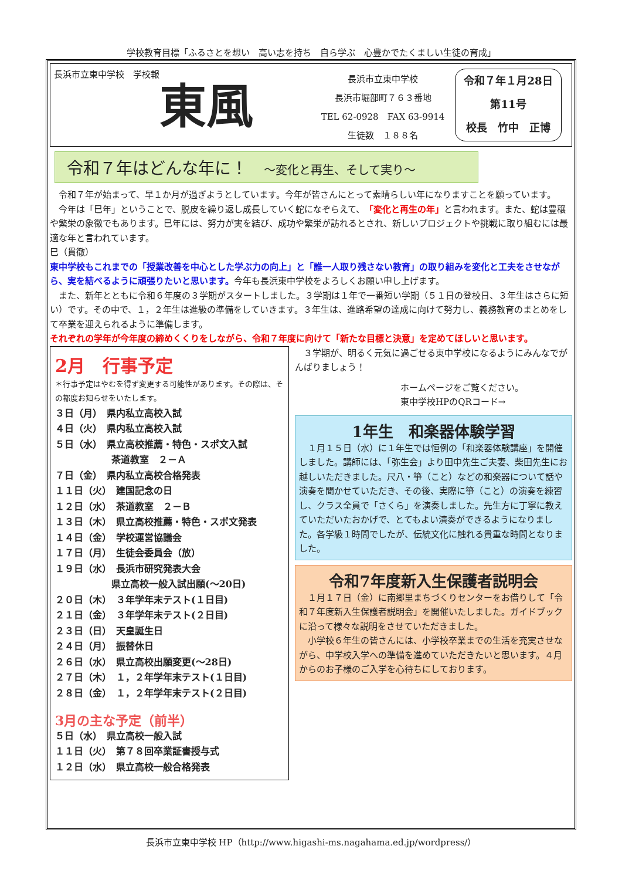学校教育目標「ふるさとを想い　高い志を持ち　自ら学ぶ　心豊かでたくましい生徒の育成」
長浜市立東中学校　学校報
東風
長浜市立東中学校
長浜市堀部町７６３番地
TEL 62-0928　FAX 63-9914
生徒数　１８８名
令和７年１月28日
第11号
校長　竹中　正博
令和７年はどんな年に！　～変化と再生、そして実り～
　令和７年が始まって、早１か月が過ぎようとしています。今年が皆さんにとって素晴らしい年になりますことを願っています。
　今年は「巳年」ということで、脱皮を繰り返し成長していく蛇になぞらえて、「変化と再生の年」と言われます。また、蛇は豊穣や繁栄の象徴でもあります。巳年には、努力が実を結び、成功や繁栄が訪れるとされ、新しいプロジェクトや挑戦に取り組むには最適な年と言われています。
巳（貫徹）
東中学校もこれまでの「授業改善を中心とした学ぶ力の向上」と「誰一人取り残さない教育」の取り組みを変化と工夫をさせながら、実を結べるように頑張りたいと思います。今年も長浜東中学校をよろしくお願い申し上げます。
　また、新年とともに令和６年度の３学期がスタートしました。３学期は１年で一番短い学期（５１日の登校日、３年生はさらに短い）です。その中で、１，２年生は進級の準備をしていきます。３年生は、進路希望の達成に向けて努力し、義務教育のまとめをして卒業を迎えられるように準備します。
それぞれの学年が今年度の締めくくりをしながら、令和７年度に向けて「新たな目標と決意」を定めてほしいと思います。
2月　行事予定
＊行事予定はやむを得ず変更する可能性があります。その際は、その都度お知らせをいたします。
３日（月）　県内私立高校入試
４日（火）　県内私立高校入試
５日（水）　県立高校推薦・特色・スポ文入試
　　　　　　茶道教室　２－Ａ
７日（金）　県内私立高校合格発表
１１日（火）　建国記念の日
１２日（水）　茶道教室　２－Ｂ
１３日（木）　県立高校推薦・特色・スポ文発表
１４日（金）　学校運営協議会
１７日（月）　生徒会委員会（放）
１９日（水）　長浜市研究発表大会
　　　　　　県立高校一般入試出願(～20日)
２０日（木）　３年学年末テスト(１日目)
２１日（金）　３年学年末テスト(２日目)
２３日（日）　天皇誕生日
２４日（月）　振替休日
２６日（水）　県立高校出願変更(～28日)
２７日（木）　１，２年学年末テスト(１日目)
２８日（金）　１，２年学年末テスト(２日目)
3月の主な予定（前半）
５日（水）　県立高校一般入試
１１日（火）　第７８回卒業証書授与式
１２日（水）　県立高校一般合格発表
　３学期が、明るく元気に過ごせる東中学校になるようにみんなでがんばりましょう！
ホームページをご覧ください。
東中学校HPのQRコード→
1年生　和楽器体験学習
　１月１５日（水）に１年生では恒例の「和楽器体験講座」を開催しました。講師には、「弥生会」より田中先生ご夫妻、柴田先生にお越しいただきました。尺八・箏（こと）などの和楽器について話や演奏を聞かせていただき、その後、実際に箏（こと）の演奏を練習し、クラス全員で「さくら」を演奏しました。先生方に丁寧に教えていただいたおかげで、とてもよい演奏ができるようになりました。各学級１時間でしたが、伝統文化に触れる貴重な時間となりました。
令和7年度新入生保護者説明会
　１月１７日（金）に南郷里まちづくりセンターをお借りして「令和７年度新入生保護者説明会」を開催いたしました。ガイドブックに沿って様々な説明をさせていただきました。
　小学校６年生の皆さんには、小学校卒業までの生活を充実させながら、中学校入学への準備を進めていただきたいと思います。４月からのお子様のご入学を心待ちにしております。
長浜市立東中学校 HP（http://www.higashi-ms.nagahama.ed.jp/wordpress/）